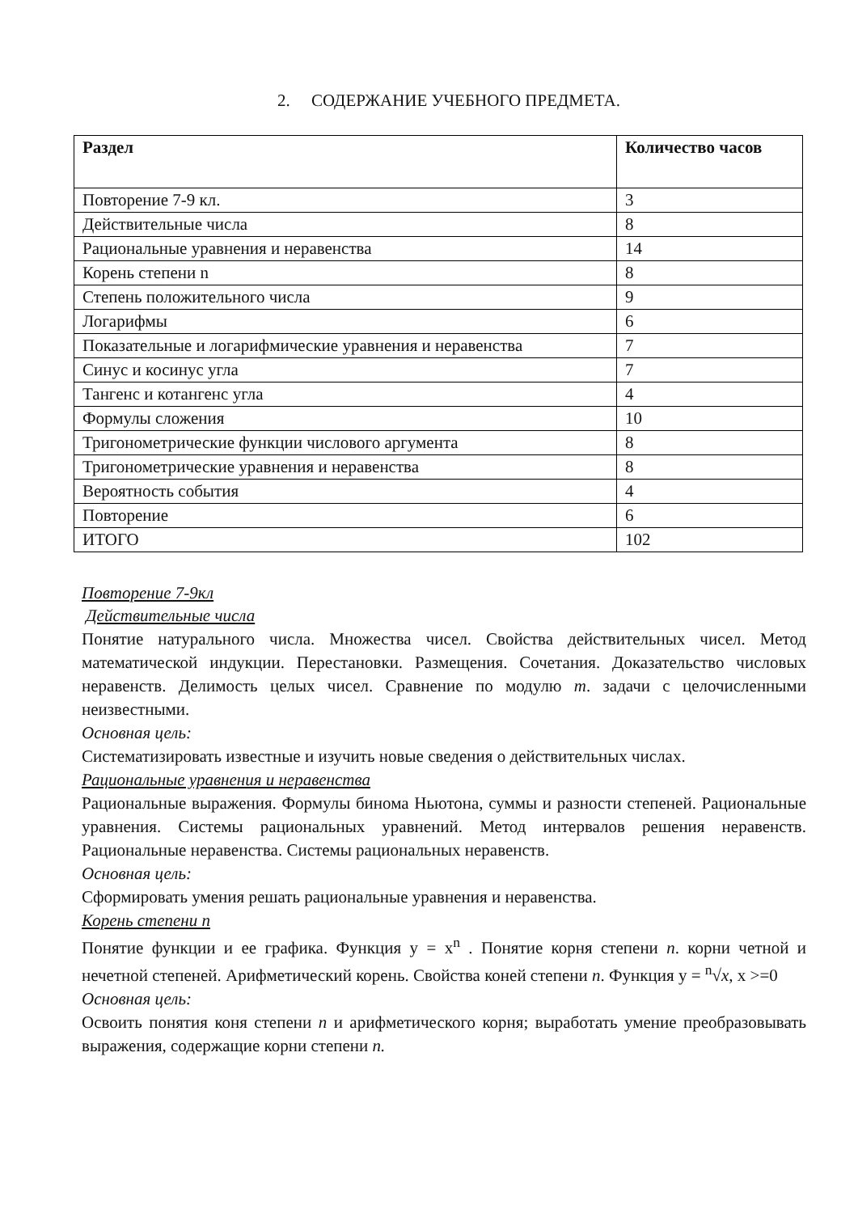2. СОДЕРЖАНИЕ УЧЕБНОГО ПРЕДМЕТА.
| Раздел | Количество часов |
| --- | --- |
| Повторение 7-9 кл. | 3 |
| Действительные числа | 8 |
| Рациональные уравнения и неравенства | 14 |
| Корень степени n | 8 |
| Степень положительного числа | 9 |
| Логарифмы | 6 |
| Показательные и логарифмические уравнения и неравенства | 7 |
| Синус и косинус угла | 7 |
| Тангенс и котангенс угла | 4 |
| Формулы сложения | 10 |
| Тригонометрические функции числового аргумента | 8 |
| Тригонометрические уравнения и неравенства | 8 |
| Вероятность события | 4 |
| Повторение | 6 |
| ИТОГО | 102 |
Повторение 7-9кл
Действительные числа
Понятие натурального числа. Множества чисел. Свойства действительных чисел. Метод математической индукции. Перестановки. Размещения. Сочетания. Доказательство числовых неравенств. Делимость целых чисел. Сравнение по модулю m. задачи с целочисленными неизвестными.
Основная цель:
Систематизировать известные и изучить новые сведения о действительных числах.
Рациональные уравнения и неравенства
Рациональные выражения. Формулы бинома Ньютона, суммы и разности степеней. Рациональные уравнения. Системы рациональных уравнений. Метод интервалов решения неравенств. Рациональные неравенства. Системы рациональных неравенств.
Основная цель:
Сформировать умения решать рациональные уравнения и неравенства.
Корень степени n
Понятие функции и ее графика. Функция y = x<sup>n</sup> . Понятие корня степени n. корни четной и нечетной степеней. Арифметический корень. Свойства коней степени n. Функция y = <sup>n</sup>√x, x >=0
Основная цель:
Освоить понятия коня степени n и арифметического корня; выработать умение преобразовывать выражения, содержащие корни степени n.